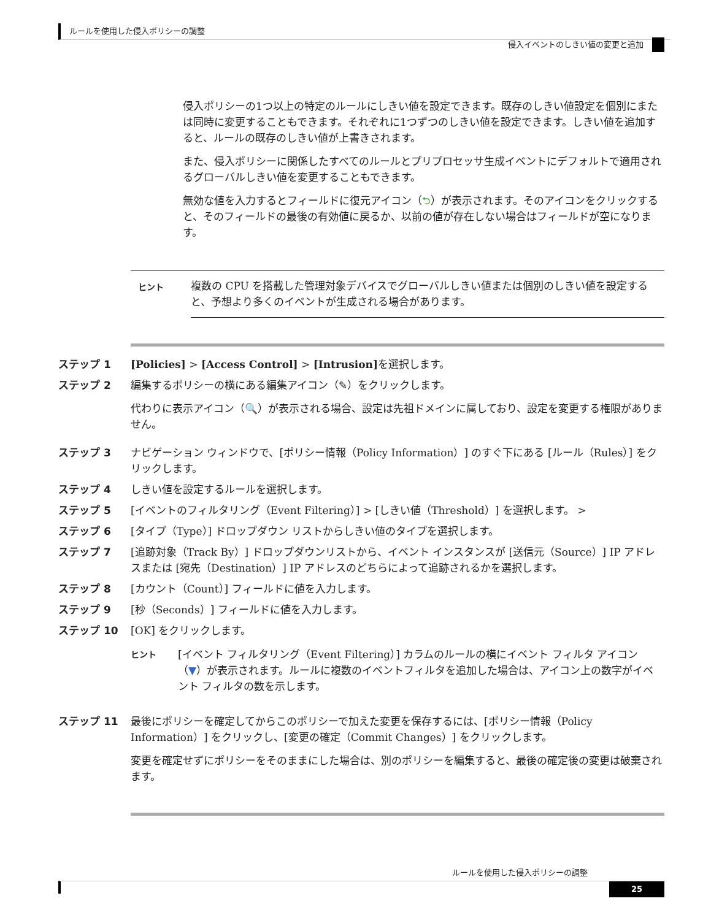ルールを使用した侵入ポリシーの調整
侵入イベントのしきい値の変更と追加
侵入ポリシーの1つ以上の特定のルールにしきい値を設定できます。既存のしきい値設定を個別にまたは同時に変更することもできます。それぞれに1つずつのしきい値を設定できます。しきい値を追加すると、ルールの既存のしきい値が上書きされます。
また、侵入ポリシーに関係したすべてのルールとプリプロセッサ生成イベントにデフォルトで適用されるグローバルしきい値を変更することもできます。
無効な値を入力するとフィールドに復元アイコン（⮌）が表示されます。そのアイコンをクリックすると、そのフィールドの最後の有効値に戻るか、以前の値が存在しない場合はフィールドが空になります。
| ヒント | 複数の CPU を搭載した管理対象デバイスでグローバルしきい値または個別のしきい値を設定すると、予想より多くのイベントが生成される場合があります。 |
ステップ 1 [Policies] > [Access Control] > [Intrusion] を選択します。
ステップ 2 編集するポリシーの横にある編集アイコン（✎）をクリックします。
代わりに表示アイコン（🔍）が表示される場合、設定は先祖ドメインに属しており、設定を変更する権限がありません。
ステップ 3 ナビゲーション ウィンドウで、[ポリシー情報（Policy Information）] のすぐ下にある [ルール（Rules）] をクリックします。
ステップ 4 しきい値を設定するルールを選択します。
ステップ 5 [イベントのフィルタリング（Event Filtering）] > [しきい値（Threshold）] を選択します。 >
ステップ 6 [タイプ（Type）] ドロップダウン リストからしきい値のタイプを選択します。
ステップ 7 [追跡対象（Track By）] ドロップダウンリストから、イベント インスタンスが [送信元（Source）] IP アドレスまたは [宛先（Destination）] IP アドレスのどちらによって追跡されるかを選択します。
ステップ 8 [カウント（Count）] フィールドに値を入力します。
ステップ 9 [秒（Seconds）] フィールドに値を入力します。
ステップ 10 [OK] をクリックします。
| ヒント | [イベント フィルタリング（Event Filtering）] カラムのルールの横にイベント フィルタ アイコン（ ▼ ）が表示されます。ルールに複数のイベントフィルタを追加した場合は、アイコン上の数字がイベント フィルタの数を示します。 |
ステップ 11 最後にポリシーを確定してからこのポリシーで加えた変更を保存するには、[ポリシー情報（Policy Information）] をクリックし、[変更の確定（Commit Changes）] をクリックします。
変更を確定せずにポリシーをそのままにした場合は、別のポリシーを編集すると、最後の確定後の変更は破棄されます。
ルールを使用した侵入ポリシーの調整
25